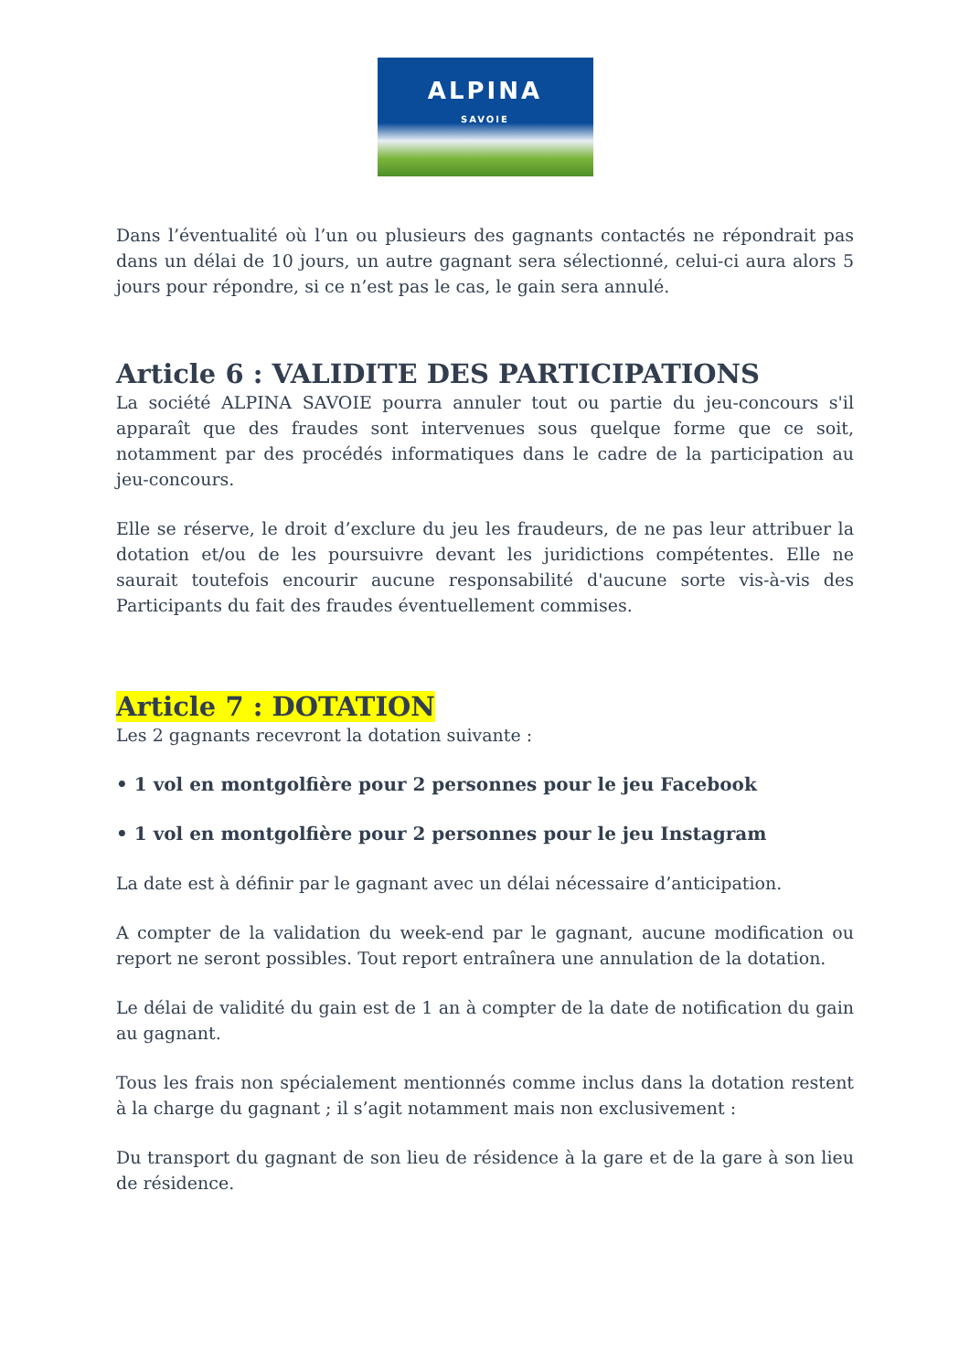ALPINA
SAVOIE
Dans l’éventualité où l’un ou plusieurs des gagnants contactés ne répondrait pas dans un délai de 10 jours, un autre gagnant sera sélectionné, celui-ci aura alors 5 jours pour répondre, si ce n’est pas le cas, le gain sera annulé.
Article 6 : VALIDITE DES PARTICIPATIONS
La société ALPINA SAVOIE pourra annuler tout ou partie du jeu-concours s'il apparaît que des fraudes sont intervenues sous quelque forme que ce soit, notamment par des procédés informatiques dans le cadre de la participation au jeu-concours.
Elle se réserve, le droit d’exclure du jeu les fraudeurs, de ne pas leur attribuer la dotation et/ou de les poursuivre devant les juridictions compétentes. Elle ne saurait toutefois encourir aucune responsabilité d'aucune sorte vis-à-vis des Participants du fait des fraudes éventuellement commises.
Article 7 : DOTATION
Les 2 gagnants recevront la dotation suivante :
• 1 vol en montgolfière pour 2 personnes pour le jeu Facebook
• 1 vol en montgolfière pour 2 personnes pour le jeu Instagram
La date est à définir par le gagnant avec un délai nécessaire d’anticipation.
A compter de la validation du week-end par le gagnant, aucune modification ou report ne seront possibles. Tout report entraînera une annulation de la dotation.
Le délai de validité du gain est de 1 an à compter de la date de notification du gain au gagnant.
Tous les frais non spécialement mentionnés comme inclus dans la dotation restent à la charge du gagnant ; il s’agit notamment mais non exclusivement :
Du transport du gagnant de son lieu de résidence à la gare et de la gare à son lieu de résidence.